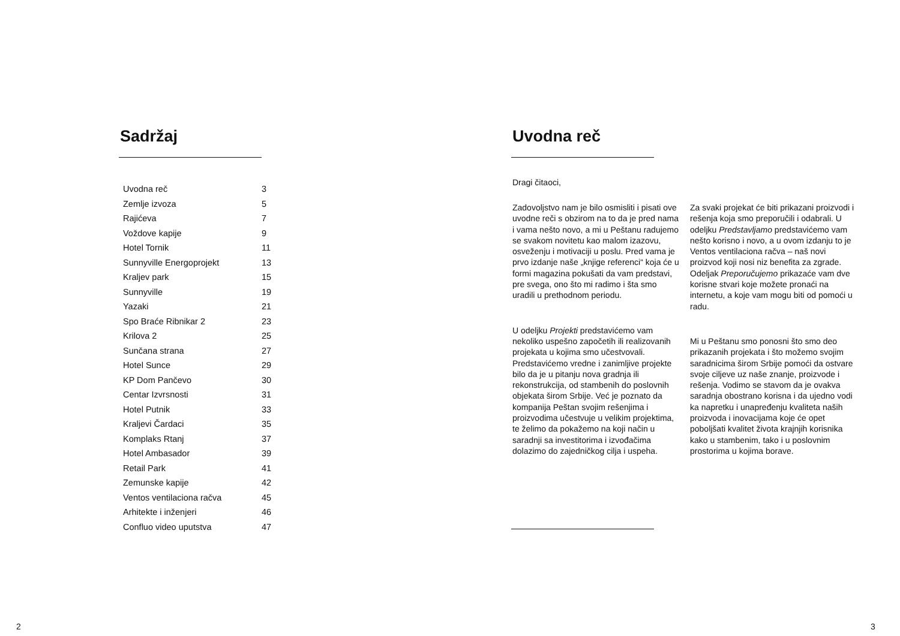Sadržaj
| Uvodna reč | 3 |
| Zemlje izvoza | 5 |
| Rajićeva | 7 |
| Voždove kapije | 9 |
| Hotel Tornik | 11 |
| Sunnyville Energoprojekt | 13 |
| Kraljev park | 15 |
| Sunnyville | 19 |
| Yazaki | 21 |
| Spo Braće Ribnikar 2 | 23 |
| Krilova 2 | 25 |
| Sunčana strana | 27 |
| Hotel Sunce | 29 |
| KP Dom Pančevo | 30 |
| Centar Izvrsnosti | 31 |
| Hotel Putnik | 33 |
| Kraljevi Čardaci | 35 |
| Komplaks Rtanj | 37 |
| Hotel Ambasador | 39 |
| Retail Park | 41 |
| Zemunske kapije | 42 |
| Ventos ventilaciona račva | 45 |
| Arhitekte i inženjeri | 46 |
| Confluo video uputstva | 47 |
Uvodna reč
Dragi čitaoci,
Zadovoljstvo nam je bilo osmisliti i pisati ove uvodne reči s obzirom na to da je pred nama i vama nešto novo, a mi u Peštanu radujemo se svakom novitetu kao malom izazovu, osveženju i motivaciji u poslu. Pred vama je prvo izdanje naše „knjige referenci“ koja će u formi magazina pokušati da vam predstavi, pre svega, ono što mi radimo i šta smo uradili u prethodnom periodu.
U odeljku Projekti predstavićemo vam nekoliko uspešno započetih ili realizovanih projekata u kojima smo učestvovali. Predstavićemo vredne i zanimljive projekte bilo da je u pitanju nova gradnja ili rekonstrukcija, od stambenih do poslovnih objekata širom Srbije. Već je poznato da kompanija Peštan svojim rešenjima i proizvodima učestvuje u velikim projektima, te želimo da pokažemo na koji način u saradnji sa investitorima i izvođačima dolazimo do zajedničkog cilja i uspeha.
Za svaki projekat će biti prikazani proizvodi i rešenja koja smo preporučili i odabrali. U odeljku Predstavljamo predstavićemo vam nešto korisno i novo, a u ovom izdanju to je Ventos ventilaciona račva – naš novi proizvod koji nosi niz benefita za zgrade. Odeljak Preporučujemo prikazaće vam dve korisne stvari koje možete pronaći na internetu, a koje vam mogu biti od pomoći u radu.
Mi u Peštanu smo ponosni što smo deo prikazanih projekata i što možemo svojim saradnicima širom Srbije pomoći da ostvare svoje ciljeve uz naše znanje, proizvode i rešenja. Vodimo se stavom da je ovakva saradnja obostrano korisna i da ujedno vodi ka napretku i unapređenju kvaliteta naših proizvoda i inovacijama koje će opet poboljšati kvalitet života krajnjih korisnika kako u stambenim, tako i u poslovnim prostorima u kojima borave.
2 3